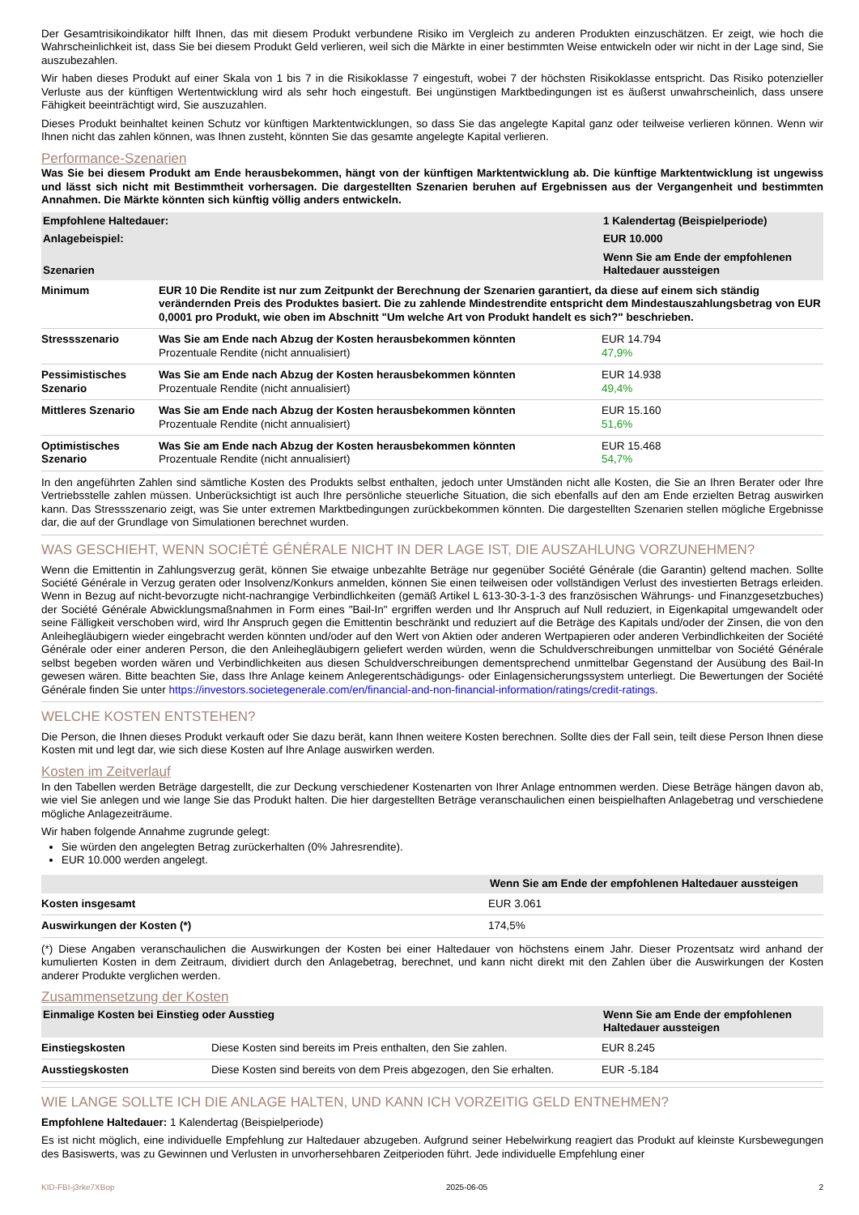Der Gesamtrisikoindikator hilft Ihnen, das mit diesem Produkt verbundene Risiko im Vergleich zu anderen Produkten einzuschätzen. Er zeigt, wie hoch die Wahrscheinlichkeit ist, dass Sie bei diesem Produkt Geld verlieren, weil sich die Märkte in einer bestimmten Weise entwickeln oder wir nicht in der Lage sind, Sie auszubezahlen.
Wir haben dieses Produkt auf einer Skala von 1 bis 7 in die Risikoklasse 7 eingestuft, wobei 7 der höchsten Risikoklasse entspricht. Das Risiko potenzieller Verluste aus der künftigen Wertentwicklung wird als sehr hoch eingestuft. Bei ungünstigen Marktbedingungen ist es äußerst unwahrscheinlich, dass unsere Fähigkeit beeinträchtigt wird, Sie auszuzahlen.
Dieses Produkt beinhaltet keinen Schutz vor künftigen Marktentwicklungen, so dass Sie das angelegte Kapital ganz oder teilweise verlieren können. Wenn wir Ihnen nicht das zahlen können, was Ihnen zusteht, könnten Sie das gesamte angelegte Kapital verlieren.
Performance-Szenarien
Was Sie bei diesem Produkt am Ende herausbekommen, hängt von der künftigen Marktentwicklung ab. Die künftige Marktentwicklung ist ungewiss und lässt sich nicht mit Bestimmtheit vorhersagen. Die dargestellten Szenarien beruhen auf Ergebnissen aus der Vergangenheit und bestimmten Annahmen. Die Märkte könnten sich künftig völlig anders entwickeln.
| Empfohlene Haltedauer: | | 1 Kalendertag (Beispielperiode) |
| --- | --- | --- |
| Anlagebeispiel: | | EUR 10.000 |
| Szenarien | | Wenn Sie am Ende der empfohlenen Haltedauer aussteigen |
| Minimum | EUR 10 Die Rendite ist nur zum Zeitpunkt der Berechnung der Szenarien garantiert, da diese auf einem sich ständig verändernden Preis des Produktes basiert. Die zu zahlende Mindestrendite entspricht dem Mindestauszahlungsbetrag von EUR 0,0001 pro Produkt, wie oben im Abschnitt "Um welche Art von Produkt handelt es sich?" beschrieben. | |
| Stressszenario | Was Sie am Ende nach Abzug der Kosten herausbekommen könnten Prozentuale Rendite (nicht annualisiert) | EUR 14.794 47,9% |
| Pessimistisches Szenario | Was Sie am Ende nach Abzug der Kosten herausbekommen könnten Prozentuale Rendite (nicht annualisiert) | EUR 14.938 49,4% |
| Mittleres Szenario | Was Sie am Ende nach Abzug der Kosten herausbekommen könnten Prozentuale Rendite (nicht annualisiert) | EUR 15.160 51,6% |
| Optimistisches Szenario | Was Sie am Ende nach Abzug der Kosten herausbekommen könnten Prozentuale Rendite (nicht annualisiert) | EUR 15.468 54,7% |
In den angeführten Zahlen sind sämtliche Kosten des Produkts selbst enthalten, jedoch unter Umständen nicht alle Kosten, die Sie an Ihren Berater oder Ihre Vertriebsstelle zahlen müssen. Unberücksichtigt ist auch Ihre persönliche steuerliche Situation, die sich ebenfalls auf den am Ende erzielten Betrag auswirken kann. Das Stressszenario zeigt, was Sie unter extremen Marktbedingungen zurückbekommen könnten. Die dargestellten Szenarien stellen mögliche Ergebnisse dar, die auf der Grundlage von Simulationen berechnet wurden.
WAS GESCHIEHT, WENN SOCIÉTÉ GÉNÉRALE NICHT IN DER LAGE IST, DIE AUSZAHLUNG VORZUNEHMEN?
Wenn die Emittentin in Zahlungsverzug gerät, können Sie etwaige unbezahlte Beträge nur gegenüber Société Générale (die Garantin) geltend machen. Sollte Société Générale in Verzug geraten oder Insolvenz/Konkurs anmelden, können Sie einen teilweisen oder vollständigen Verlust des investierten Betrags erleiden. Wenn in Bezug auf nicht-bevorzugte nicht-nachrangige Verbindlichkeiten (gemäß Artikel L 613-30-3-1-3 des französischen Währungs- und Finanzgesetzbuches) der Société Générale Abwicklungsmaßnahmen in Form eines "Bail-In" ergriffen werden und Ihr Anspruch auf Null reduziert, in Eigenkapital umgewandelt oder seine Fälligkeit verschoben wird, wird Ihr Anspruch gegen die Emittentin beschränkt und reduziert auf die Beträge des Kapitals und/oder der Zinsen, die von den Anleihegläubigern wieder eingebracht werden könnten und/oder auf den Wert von Aktien oder anderen Wertpapieren oder anderen Verbindlichkeiten der Société Générale oder einer anderen Person, die den Anleihegläubigern geliefert werden würden, wenn die Schuldverschreibungen unmittelbar von Société Générale selbst begeben worden wären und Verbindlichkeiten aus diesen Schuldverschreibungen dementsprechend unmittelbar Gegenstand der Ausübung des Bail-In gewesen wären. Bitte beachten Sie, dass Ihre Anlage keinem Anlegerentschädigungs- oder Einlagensicherungssystem unterliegt. Die Bewertungen der Société Générale finden Sie unter https://investors.societegenerale.com/en/financial-and-non-financial-information/ratings/credit-ratings.
WELCHE KOSTEN ENTSTEHEN?
Die Person, die Ihnen dieses Produkt verkauft oder Sie dazu berät, kann Ihnen weitere Kosten berechnen. Sollte dies der Fall sein, teilt diese Person Ihnen diese Kosten mit und legt dar, wie sich diese Kosten auf Ihre Anlage auswirken werden.
Kosten im Zeitverlauf
In den Tabellen werden Beträge dargestellt, die zur Deckung verschiedener Kostenarten von Ihrer Anlage entnommen werden. Diese Beträge hängen davon ab, wie viel Sie anlegen und wie lange Sie das Produkt halten. Die hier dargestellten Beträge veranschaulichen einen beispielhaften Anlagebetrag und verschiedene mögliche Anlagezeiträume.
Wir haben folgende Annahme zugrunde gelegt:
Sie würden den angelegten Betrag zurückerhalten (0% Jahresrendite).
EUR 10.000 werden angelegt.
| | Wenn Sie am Ende der empfohlenen Haltedauer aussteigen |
| --- | --- |
| Kosten insgesamt | EUR 3.061 |
| Auswirkungen der Kosten (*) | 174,5% |
(*) Diese Angaben veranschaulichen die Auswirkungen der Kosten bei einer Haltedauer von höchstens einem Jahr. Dieser Prozentsatz wird anhand der kumulierten Kosten in dem Zeitraum, dividiert durch den Anlagebetrag, berechnet, und kann nicht direkt mit den Zahlen über die Auswirkungen der Kosten anderer Produkte verglichen werden.
Zusammensetzung der Kosten
| Einmalige Kosten bei Einstieg oder Ausstieg | | Wenn Sie am Ende der empfohlenen Haltedauer aussteigen |
| --- | --- | --- |
| Einstiegskosten | Diese Kosten sind bereits im Preis enthalten, den Sie zahlen. | EUR 8.245 |
| Ausstiegskosten | Diese Kosten sind bereits von dem Preis abgezogen, den Sie erhalten. | EUR -5.184 |
WIE LANGE SOLLTE ICH DIE ANLAGE HALTEN, UND KANN ICH VORZEITIG GELD ENTNEHMEN?
Empfohlene Haltedauer: 1 Kalendertag (Beispielperiode)
Es ist nicht möglich, eine individuelle Empfehlung zur Haltedauer abzugeben. Aufgrund seiner Hebelwirkung reagiert das Produkt auf kleinste Kursbewegungen des Basiswerts, was zu Gewinnen und Verlusten in unvorhersehbaren Zeitperioden führt. Jede individuelle Empfehlung einer
KID-FBI-j3rke7XBop 2025-06-05 2